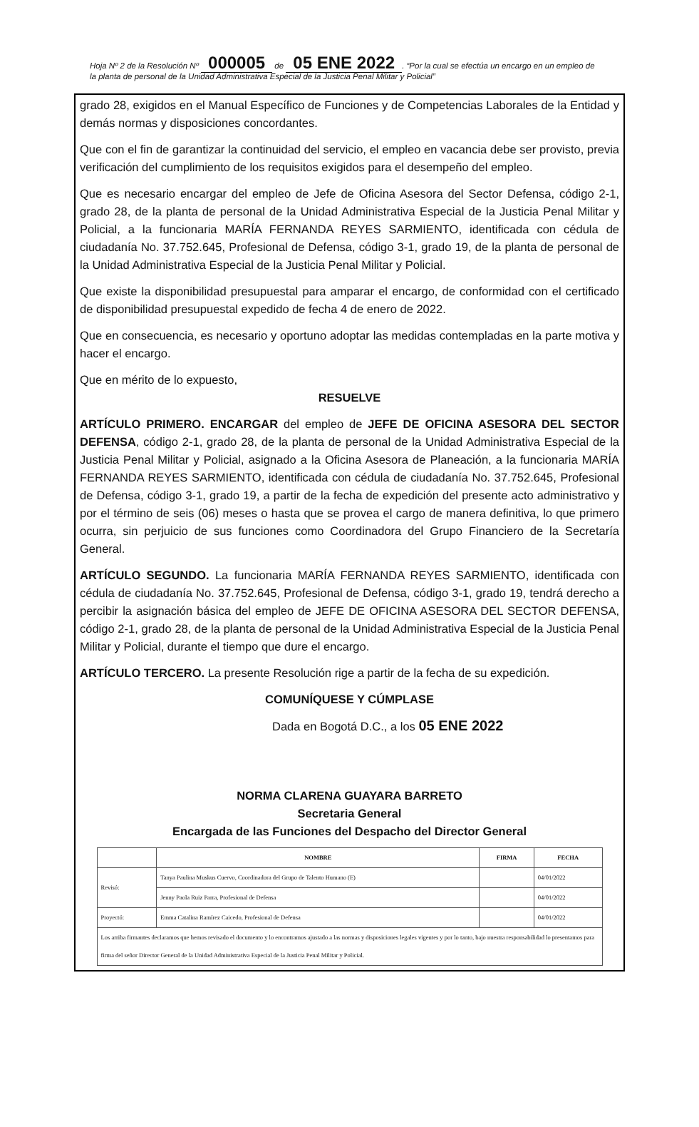Hoja Nº 2 de la Resolución Nº 000005 de 05 ENE 2022. “Por la cual se efectúa un encargo en un empleo de la planta de personal de la Unidad Administrativa Especial de la Justicia Penal Militar y Policial”
grado 28, exigidos en el Manual Específico de Funciones y de Competencias Laborales de la Entidad y demás normas y disposiciones concordantes.
Que con el fin de garantizar la continuidad del servicio, el empleo en vacancia debe ser provisto, previa verificación del cumplimiento de los requisitos exigidos para el desempeño del empleo.
Que es necesario encargar del empleo de Jefe de Oficina Asesora del Sector Defensa, código 2-1, grado 28, de la planta de personal de la Unidad Administrativa Especial de la Justicia Penal Militar y Policial, a la funcionaria MARÍA FERNANDA REYES SARMIENTO, identificada con cédula de ciudadanía No. 37.752.645, Profesional de Defensa, código 3-1, grado 19, de la planta de personal de la Unidad Administrativa Especial de la Justicia Penal Militar y Policial.
Que existe la disponibilidad presupuestal para amparar el encargo, de conformidad con el certificado de disponibilidad presupuestal expedido de fecha 4 de enero de 2022.
Que en consecuencia, es necesario y oportuno adoptar las medidas contempladas en la parte motiva y hacer el encargo.
Que en mérito de lo expuesto,
RESUELVE
ARTÍCULO PRIMERO. ENCARGAR del empleo de JEFE DE OFICINA ASESORA DEL SECTOR DEFENSA, código 2-1, grado 28, de la planta de personal de la Unidad Administrativa Especial de la Justicia Penal Militar y Policial, asignado a la Oficina Asesora de Planeación, a la funcionaria MARÍA FERNANDA REYES SARMIENTO, identificada con cédula de ciudadanía No. 37.752.645, Profesional de Defensa, código 3-1, grado 19, a partir de la fecha de expedición del presente acto administrativo y por el término de seis (06) meses o hasta que se provea el cargo de manera definitiva, lo que primero ocurra, sin perjuicio de sus funciones como Coordinadora del Grupo Financiero de la Secretaría General.
ARTÍCULO SEGUNDO. La funcionaria MARÍA FERNANDA REYES SARMIENTO, identificada con cédula de ciudadanía No. 37.752.645, Profesional de Defensa, código 3-1, grado 19, tendrá derecho a percibir la asignación básica del empleo de JEFE DE OFICINA ASESORA DEL SECTOR DEFENSA, código 2-1, grado 28, de la planta de personal de la Unidad Administrativa Especial de la Justicia Penal Militar y Policial, durante el tiempo que dure el encargo.
ARTÍCULO TERCERO. La presente Resolución rige a partir de la fecha de su expedición.
COMUNÍQUESE Y CÚMPLASE
Dada en Bogotá D.C., a los 05 ENE 2022
NORMA CLARENA GUAYARA BARRETO
Secretaria General
Encargada de las Funciones del Despacho del Director General
| | NOMBRE | FIRMA | FECHA |
| --- | --- | --- | --- |
| Revisó: | Tanya Paulina Muskus Cuervo, Coordinadora del Grupo de Talento Humano (E) | | 04/01/2022 |
| | Jenny Paola Ruiz Parra, Profesional de Defensa | | 04/01/2022 |
| Proyectó: | Emma Catalina Ramírez Caicedo, Profesional de Defensa | | 04/01/2022 |
| Los arriba firmantes declaramos que hemos revisado el documento y lo encontramos ajustado a las normas y disposiciones legales vigentes y por lo tanto, bajo nuestra responsabilidad lo presentamos para firma del señor Director General de la Unidad Administrativa Especial de la Justicia Penal Militar y Policial. | | | |